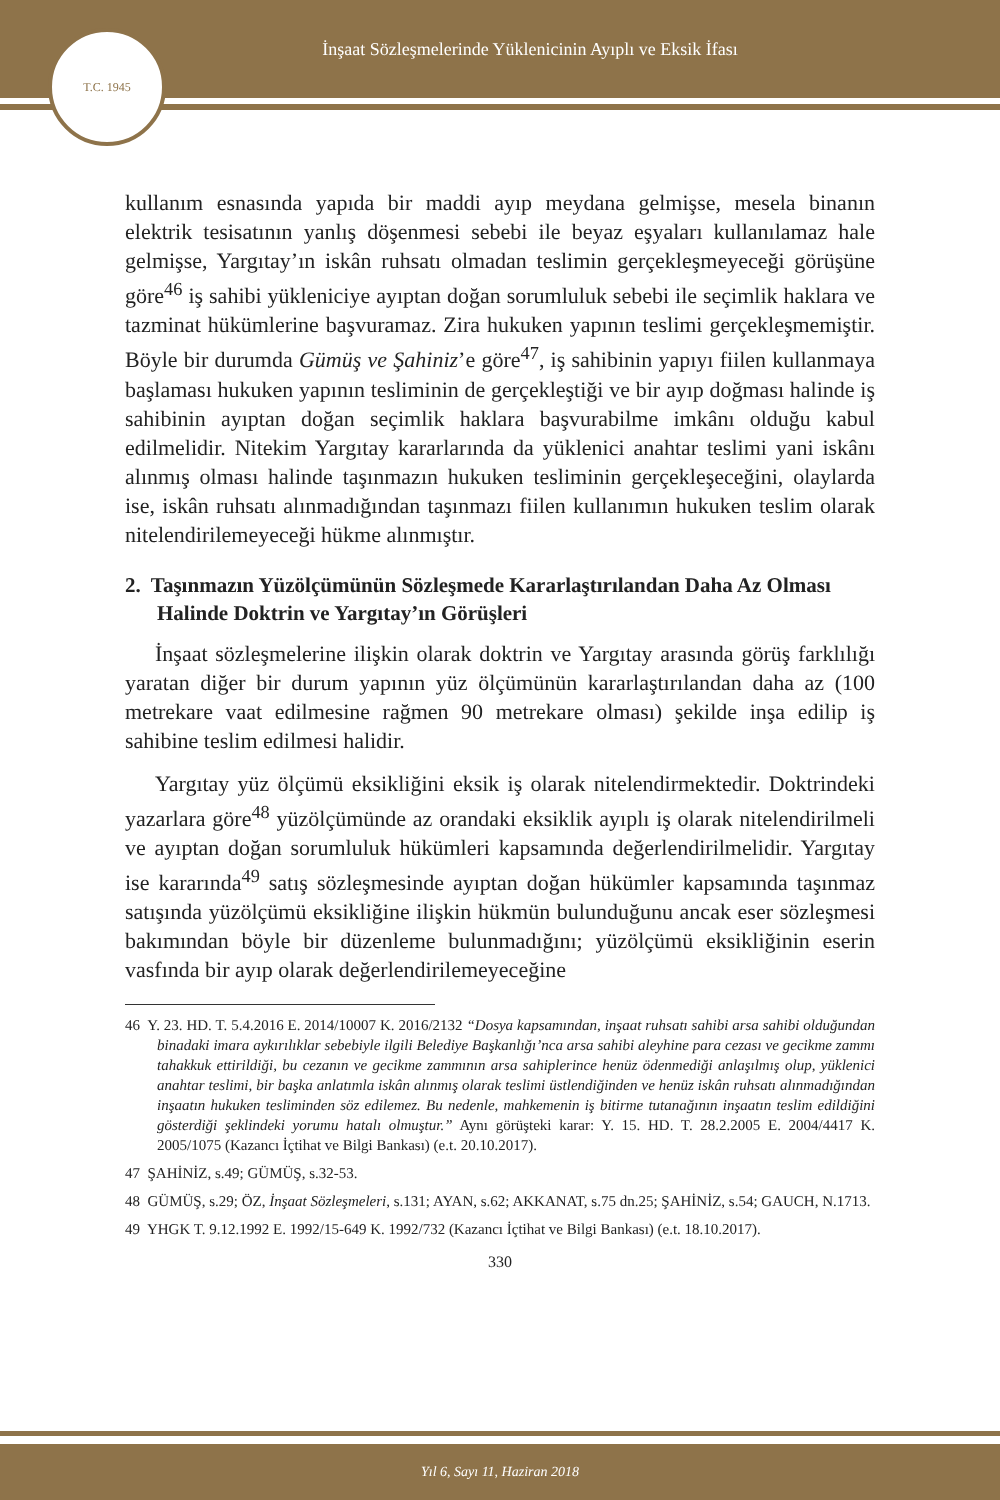İnşaat Sözleşmelerinde Yüklenicinin Ayıplı ve Eksik İfası
T.C. 1945
kullanım esnasında yapıda bir maddi ayıp meydana gelmişse, mesela binanın elektrik tesisatının yanlış döşenmesi sebebi ile beyaz eşyaları kullanılamaz hale gelmişse, Yargıtay’ın iskân ruhsatı olmadan teslimin gerçekleşmeyeceği görüşüne göre<sup>46</sup> iş sahibi yükleniciye ayıptan doğan sorumluluk sebebi ile seçimlik haklara ve tazminat hükümlerine başvuramaz. Zira hukuken yapının teslimi gerçekleşmemiştir. Böyle bir durumda Gümüş ve Şahiniz’e göre<sup>47</sup>, iş sahibinin yapıyı fiilen kullanmaya başlaması hukuken yapının tesliminin de gerçekleştiği ve bir ayıp doğması halinde iş sahibinin ayıptan doğan seçimlik haklara başvurabilme imkânı olduğu kabul edilmelidir. Nitekim Yargıtay kararlarında da yüklenici anahtar teslimi yani iskânı alınmış olması halinde taşınmazın hukuken tesliminin gerçekleşeceğini, olaylarda ise, iskân ruhsatı alınmadığından taşınmazı fiilen kullanımın hukuken teslim olarak nitelendirilemeyeceği hükme alınmıştır.
2. Taşınmazın Yüzölçümünün Sözleşmede Kararlaştırılandan Daha Az Olması Halinde Doktrin ve Yargıtay’ın Görüşleri
İnşaat sözleşmelerine ilişkin olarak doktrin ve Yargıtay arasında görüş farklılığı yaratan diğer bir durum yapının yüz ölçümünün kararlaştırılandan daha az (100 metrekare vaat edilmesine rağmen 90 metrekare olması) şekilde inşa edilip iş sahibine teslim edilmesi halidir.
Yargıtay yüz ölçümü eksikliğini eksik iş olarak nitelendirmektedir. Doktrindeki yazarlara göre<sup>48</sup> yüzölçümünde az orandaki eksiklik ayıplı iş olarak nitelendirilmeli ve ayıptan doğan sorumluluk hükümleri kapsamında değerlendirilmelidir. Yargıtay ise kararında<sup>49</sup> satış sözleşmesinde ayıptan doğan hükümler kapsamında taşınmaz satışında yüzölçümü eksikliğine ilişkin hükmün bulunduğunu ancak eser sözleşmesi bakımından böyle bir düzenleme bulunmadığını; yüzölçümü eksikliğinin eserin vasfında bir ayıp olarak değerlendirilemeyeceğine
46 Y. 23. HD. T. 5.4.2016 E. 2014/10007 K. 2016/2132 “Dosya kapsamından, inşaat ruhsatı sahibi arsa sahibi olduğundan binadaki imara aykırılıklar sebebiyle ilgili Belediye Başkanlığı’nca arsa sahibi aleyhine para cezası ve gecikme zammı tahakkuk ettirildiği, bu cezanın ve gecikme zammının arsa sahiplerince henüz ödenmediği anlaşılmış olup, yüklenici anahtar teslimi, bir başka anlatımla iskân alınmış olarak teslimi üstlendiğinden ve henüz iskân ruhsatı alınmadığından inşaatın hukuken tesliminden söz edilemez. Bu nedenle, mahkemenin iş bitirme tutanağının inşaatın teslim edildiğini gösterdiği şeklindeki yorumu hatalı olmuştur.” Aynı görüşteki karar: Y. 15. HD. T. 28.2.2005 E. 2004/4417 K. 2005/1075 (Kazancı İçtihat ve Bilgi Bankası) (e.t. 20.10.2017).
47 ŞAHİNİZ, s.49; GÜMÜŞ, s.32-53.
48 GÜMÜŞ, s.29; ÖZ, İnşaat Sözleşmeleri, s.131; AYAN, s.62; AKKANAT, s.75 dn.25; ŞAHİNİZ, s.54; GAUCH, N.1713.
49 YHGK T. 9.12.1992 E. 1992/15-649 K. 1992/732 (Kazancı İçtihat ve Bilgi Bankası) (e.t. 18.10.2017).
330
Yıl 6, Sayı 11, Haziran 2018